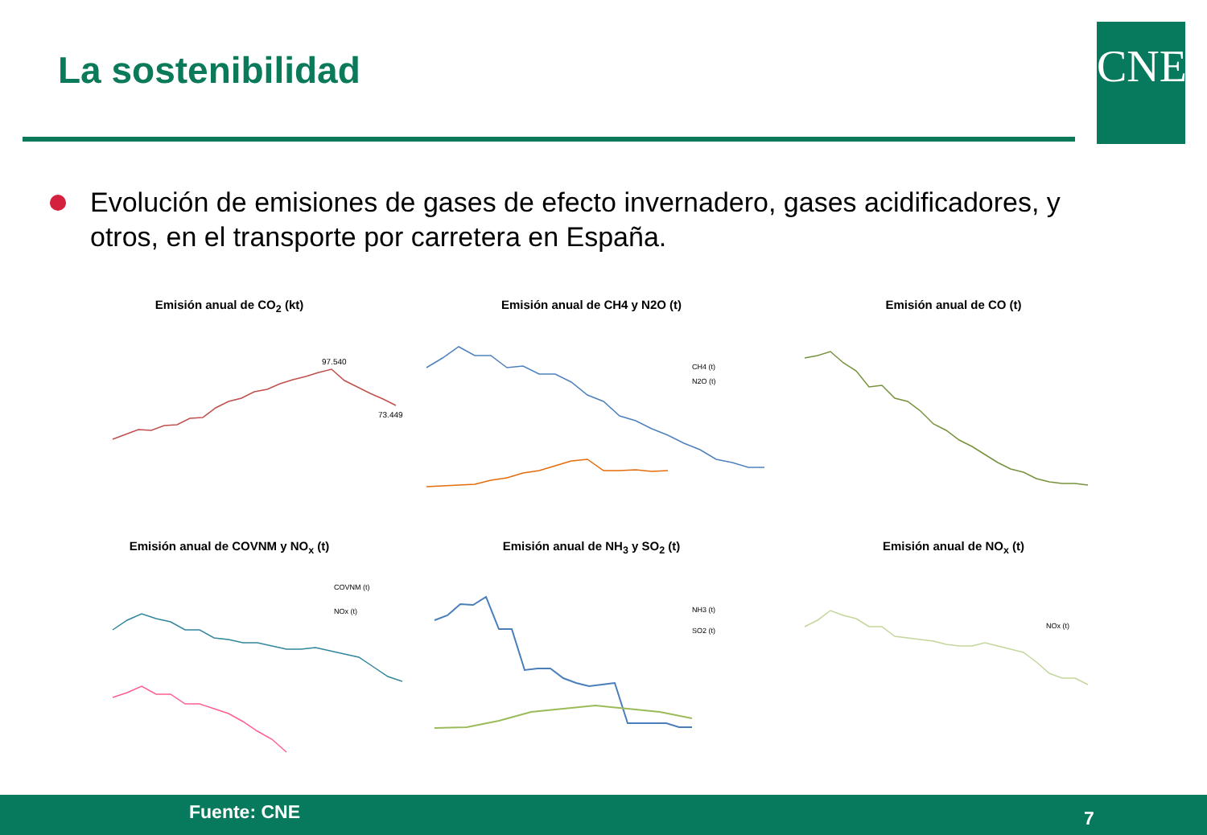La sostenibilidad CNE
Evolución de emisiones de gases de efecto invernadero, gases acidificadores, y otros, en el transporte por carretera en España.
Emisión anual de CO<sub>2</sub> (kt)
97.540
73.449
Emisión anual de CH4 y N2O (t)
CH4 (t)
N2O (t)
Emisión anual de CO (t)
Emisión anual de COVNM y NO<sub>x</sub> (t)
COVNM (t)
NOx (t)
Emisión anual de NH<sub>3</sub> y SO<sub>2</sub> (t)
NH3 (t)
SO2 (t)
Emisión anual de NO<sub>x</sub> (t)
NOx (t)
Fuente: CNE 7